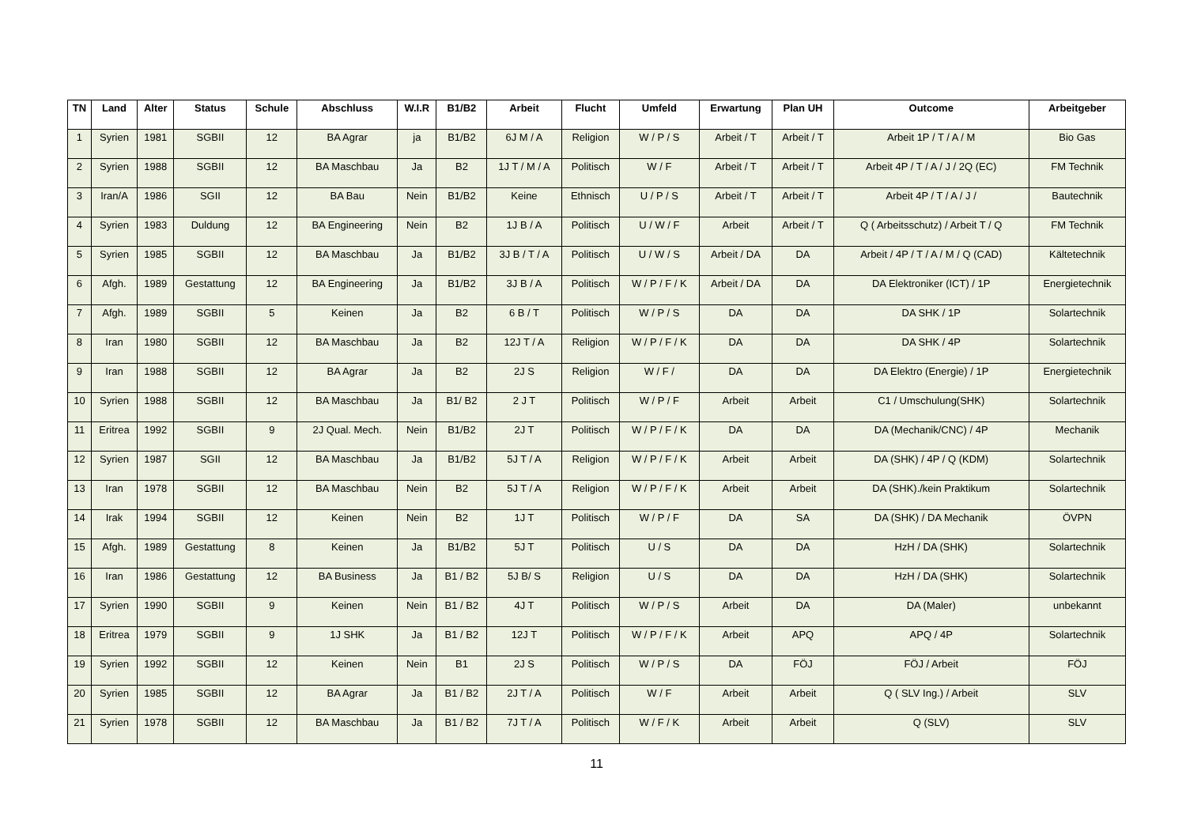| TN | Land | Alter | Status | Schule | Abschluss | W.I.R | B1/B2 | Arbeit | Flucht | Umfeld | Erwartung | Plan UH | Outcome | Arbeitgeber |
| --- | --- | --- | --- | --- | --- | --- | --- | --- | --- | --- | --- | --- | --- | --- |
| 1 | Syrien | 1981 | SGBII | 12 | BA Agrar | ja | B1/B2 | 6J M / A | Religion | W / P / S | Arbeit / T | Arbeit / T | Arbeit 1P / T / A / M | Bio Gas |
| 2 | Syrien | 1988 | SGBII | 12 | BA Maschbau | Ja | B2 | 1J T / M / A | Politisch | W / F | Arbeit / T | Arbeit / T | Arbeit 4P / T / A / J / 2Q (EC) | FM Technik |
| 3 | Iran/A | 1986 | SGII | 12 | BA Bau | Nein | B1/B2 | Keine | Ethnisch | U / P / S | Arbeit / T | Arbeit / T | Arbeit 4P / T / A / J / | Bautechnik |
| 4 | Syrien | 1983 | Duldung | 12 | BA Engineering | Nein | B2 | 1J B / A | Politisch | U / W / F | Arbeit | Arbeit / T | Q ( Arbeitsschutz) / Arbeit T / Q | FM Technik |
| 5 | Syrien | 1985 | SGBII | 12 | BA Maschbau | Ja | B1/B2 | 3J B / T / A | Politisch | U / W / S | Arbeit / DA | DA | Arbeit / 4P / T / A / M / Q (CAD) | Kältetechnik |
| 6 | Afgh. | 1989 | Gestattung | 12 | BA Engineering | Ja | B1/B2 | 3J B / A | Politisch | W / P / F / K | Arbeit / DA | DA | DA Elektroniker (ICT) / 1P | Energietechnik |
| 7 | Afgh. | 1989 | SGBII | 5 | Keinen | Ja | B2 | 6 B / T | Politisch | W / P / S | DA | DA | DA SHK / 1P | Solartechnik |
| 8 | Iran | 1980 | SGBII | 12 | BA Maschbau | Ja | B2 | 12J T / A | Religion | W / P / F / K | DA | DA | DA SHK / 4P | Solartechnik |
| 9 | Iran | 1988 | SGBII | 12 | BA Agrar | Ja | B2 | 2J S | Religion | W / F / | DA | DA | DA Elektro (Energie) / 1P | Energietechnik |
| 10 | Syrien | 1988 | SGBII | 12 | BA Maschbau | Ja | B1/ B2 | 2 J T | Politisch | W / P / F | Arbeit | Arbeit | C1 / Umschulung(SHK) | Solartechnik |
| 11 | Eritrea | 1992 | SGBII | 9 | 2J Qual. Mech. | Nein | B1/B2 | 2J T | Politisch | W / P / F / K | DA | DA | DA (Mechanik/CNC) / 4P | Mechanik |
| 12 | Syrien | 1987 | SGII | 12 | BA Maschbau | Ja | B1/B2 | 5J T / A | Religion | W / P / F / K | Arbeit | Arbeit | DA (SHK) / 4P / Q (KDM) | Solartechnik |
| 13 | Iran | 1978 | SGBII | 12 | BA Maschbau | Nein | B2 | 5J T / A | Religion | W / P / F / K | Arbeit | Arbeit | DA (SHK)./kein Praktikum | Solartechnik |
| 14 | Irak | 1994 | SGBII | 12 | Keinen | Nein | B2 | 1J T | Politisch | W / P / F | DA | SA | DA (SHK) / DA Mechanik | ÖVPN |
| 15 | Afgh. | 1989 | Gestattung | 8 | Keinen | Ja | B1/B2 | 5J T | Politisch | U / S | DA | DA | HzH / DA (SHK) | Solartechnik |
| 16 | Iran | 1986 | Gestattung | 12 | BA Business | Ja | B1 / B2 | 5J B/ S | Religion | U / S | DA | DA | HzH / DA (SHK) | Solartechnik |
| 17 | Syrien | 1990 | SGBII | 9 | Keinen | Nein | B1 / B2 | 4J T | Politisch | W / P / S | Arbeit | DA | DA (Maler) | unbekannt |
| 18 | Eritrea | 1979 | SGBII | 9 | 1J SHK | Ja | B1 / B2 | 12J T | Politisch | W / P / F / K | Arbeit | APQ | APQ / 4P | Solartechnik |
| 19 | Syrien | 1992 | SGBII | 12 | Keinen | Nein | B1 | 2J S | Politisch | W / P / S | DA | FÖJ | FÖJ / Arbeit | FÖJ |
| 20 | Syrien | 1985 | SGBII | 12 | BA Agrar | Ja | B1 / B2 | 2J T / A | Politisch | W / F | Arbeit | Arbeit | Q ( SLV Ing.) / Arbeit | SLV |
| 21 | Syrien | 1978 | SGBII | 12 | BA Maschbau | Ja | B1 / B2 | 7J T / A | Politisch | W / F / K | Arbeit | Arbeit | Q (SLV) | SLV |
11